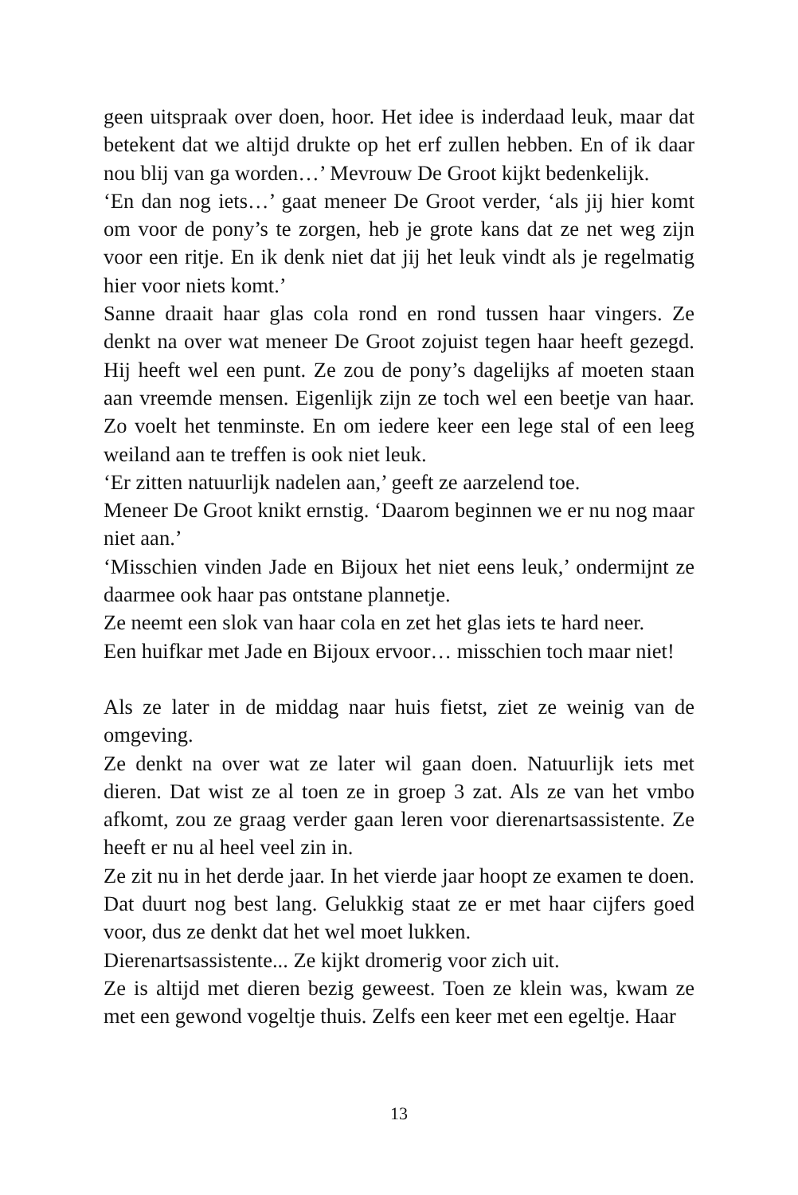geen uitspraak over doen, hoor. Het idee is inderdaad leuk, maar dat betekent dat we altijd drukte op het erf zullen hebben. En of ik daar nou blij van ga worden…’ Mevrouw De Groot kijkt bedenkelijk.
‘En dan nog iets…’ gaat meneer De Groot verder, ‘als jij hier komt om voor de pony’s te zorgen, heb je grote kans dat ze net weg zijn voor een ritje. En ik denk niet dat jij het leuk vindt als je regelmatig hier voor niets komt.’
Sanne draait haar glas cola rond en rond tussen haar vingers. Ze denkt na over wat meneer De Groot zojuist tegen haar heeft gezegd. Hij heeft wel een punt. Ze zou de pony’s dagelijks af moeten staan aan vreemde mensen. Eigenlijk zijn ze toch wel een beetje van haar. Zo voelt het tenminste. En om iedere keer een lege stal of een leeg weiland aan te treffen is ook niet leuk.
‘Er zitten natuurlijk nadelen aan,’ geeft ze aarzelend toe.
Meneer De Groot knikt ernstig. ‘Daarom beginnen we er nu nog maar niet aan.’
‘Misschien vinden Jade en Bijoux het niet eens leuk,’ ondermijnt ze daarmee ook haar pas ontstane plannetje.
Ze neemt een slok van haar cola en zet het glas iets te hard neer.
Een huifkar met Jade en Bijoux ervoor… misschien toch maar niet!
Als ze later in de middag naar huis fietst, ziet ze weinig van de omgeving.
Ze denkt na over wat ze later wil gaan doen. Natuurlijk iets met dieren. Dat wist ze al toen ze in groep 3 zat. Als ze van het vmbo afkomt, zou ze graag verder gaan leren voor dierenartsassistente. Ze heeft er nu al heel veel zin in.
Ze zit nu in het derde jaar. In het vierde jaar hoopt ze examen te doen. Dat duurt nog best lang. Gelukkig staat ze er met haar cijfers goed voor, dus ze denkt dat het wel moet lukken.
Dierenartsassistente... Ze kijkt dromerig voor zich uit.
Ze is altijd met dieren bezig geweest. Toen ze klein was, kwam ze met een gewond vogeltje thuis. Zelfs een keer met een egeltje. Haar
13